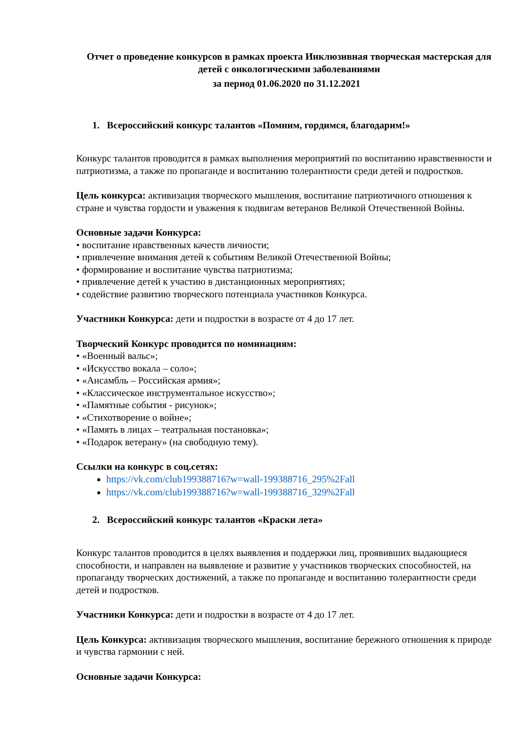Отчет о проведение конкурсов в рамках проекта Инклюзивная творческая мастерская для детей с онкологическими заболеваниями
за период 01.06.2020 по 31.12.2021
1. Всероссийский конкурс талантов «Помним, гордимся, благодарим!»
Конкурс талантов проводится в рамках выполнения мероприятий по воспитанию нравственности и патриотизма, а также по пропаганде и воспитанию толерантности среди детей и подростков.
Цель конкурса: активизация творческого мышления, воспитание патриотичного отношения к стране и чувства гордости и уважения к подвигам ветеранов Великой Отечественной Войны.
Основные задачи Конкурса:
• воспитание нравственных качеств личности;
• привлечение внимания детей к событиям Великой Отечественной Войны;
• формирование и воспитание чувства патриотизма;
• привлечение детей к участию в дистанционных мероприятиях;
• содействие развитию творческого потенциала участников Конкурса.
Участники Конкурса: дети и подростки в возрасте от 4 до 17 лет.
Творческий Конкурс проводится по номинациям:
• «Военный вальс»;
• «Искусство вокала – соло»;
• «Ансамбль – Российская армия»;
• «Классическое инструментальное искусство»;
• «Памятные события - рисунок»;
• «Стихотворение о войне»;
• «Память в лицах – театральная постановка»;
• «Подарок ветерану» (на свободную тему).
Ссылки на конкурс в соц.сетях:
https://vk.com/club199388716?w=wall-199388716_295%2Fall
https://vk.com/club199388716?w=wall-199388716_329%2Fall
2. Всероссийский конкурс талантов «Краски лета»
Конкурс талантов проводится в целях выявления и поддержки лиц, проявивших выдающиеся способности, и направлен на выявление и развитие у участников творческих способностей, на пропаганду творческих достижений, а также по пропаганде и воспитанию толерантности среди детей и подростков.
Участники Конкурса: дети и подростки в возрасте от 4 до 17 лет.
Цель Конкурса: активизация творческого мышления, воспитание бережного отношения к природе и чувства гармонии с ней.
Основные задачи Конкурса: